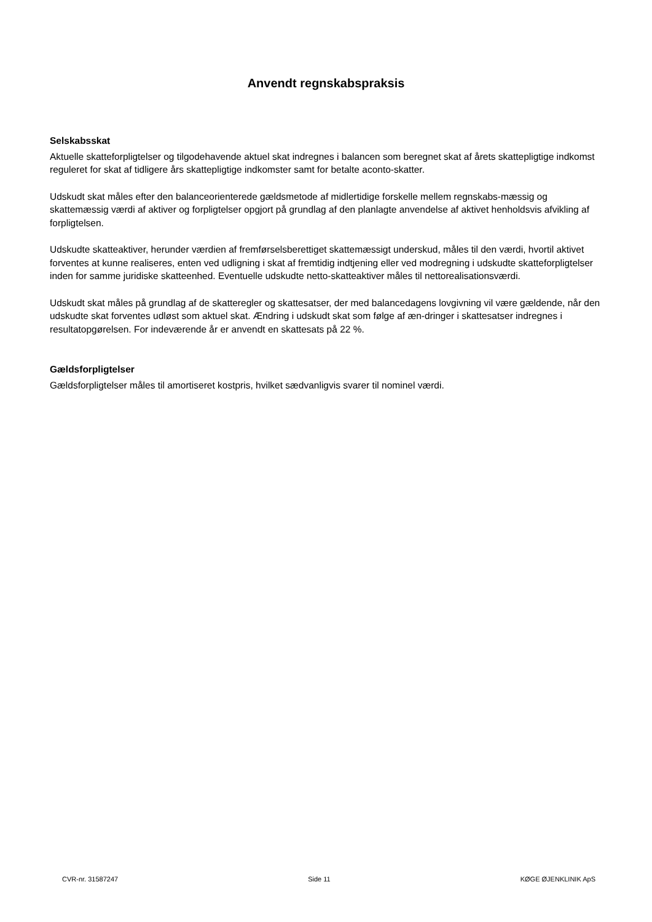Anvendt regnskabspraksis
Selskabsskat
Aktuelle skatteforpligtelser og tilgodehavende aktuel skat indregnes i balancen som beregnet skat af årets skattepligtige indkomst reguleret for skat af tidligere års skattepligtige indkomster samt for betalte aconto-skatter.
Udskudt skat måles efter den balanceorienterede gældsmetode af midlertidige forskelle mellem regnskabs-mæssig og skattemæssig værdi af aktiver og forpligtelser opgjort på grundlag af den planlagte anvendelse af aktivet henholdsvis afvikling af forpligtelsen.
Udskudte skatteaktiver, herunder værdien af fremførselsberettiget skattemæssigt underskud, måles til den værdi, hvortil aktivet forventes at kunne realiseres, enten ved udligning i skat af fremtidig indtjening eller ved modregning i udskudte skatteforpligtelser inden for samme juridiske skatteenhed. Eventuelle udskudte netto-skatteaktiver måles til nettorealisationsværdi.
Udskudt skat måles på grundlag af de skatteregler og skattesatser, der med balancedagens lovgivning vil være gældende, når den udskudte skat forventes udløst som aktuel skat. Ændring i udskudt skat som følge af æn-dringer i skattesatser indregnes i resultatopgørelsen. For indeværende år er anvendt en skattesats på 22 %.
Gældsforpligtelser
Gældsforpligtelser måles til amortiseret kostpris, hvilket sædvanligvis svarer til nominel værdi.
CVR-nr. 31587247 Side 11 KØGE ØJENKLINIK ApS